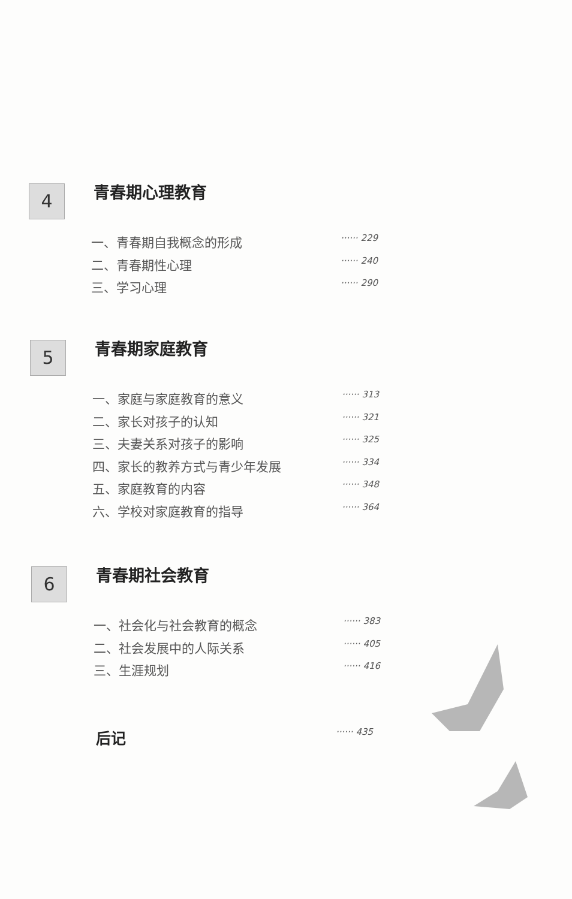4 青春期心理教育
一、青春期自我概念的形成 ······ 229
二、青春期性心理 ······ 240
三、学习心理 ······ 290
5 青春期家庭教育
一、家庭与家庭教育的意义 ······ 313
二、家长对孩子的认知 ······ 321
三、夫妻关系对孩子的影响 ······ 325
四、家长的教养方式与青少年发展 ······ 334
五、家庭教育的内容 ······ 348
六、学校对家庭教育的指导 ······ 364
6 青春期社会教育
一、社会化与社会教育的概念 ······ 383
二、社会发展中的人际关系 ······ 405
三、生涯规划 ······ 416
后记 ······ 435